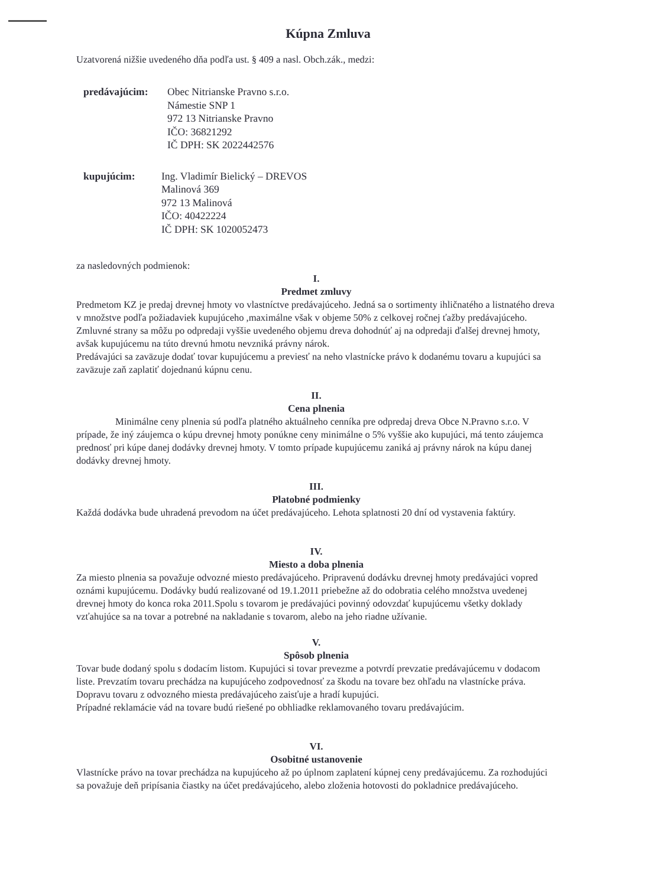Kúpna Zmluva
Uzatvorená nižšie uvedeného dňa podľa ust. § 409 a nasl. Obch.zák., medzi:
predávajúcim: Obec Nitrianske Pravno s.r.o.
Námestie SNP 1
972 13 Nitrianske Pravno
IČO: 36821292
IČ DPH: SK 2022442576
kupujúcim: Ing. Vladimír Bielický – DREVOS
Malinová 369
972 13 Malinová
IČO: 40422224
IČ DPH: SK 1020052473
za nasledovných podmienok:
I.
Predmet zmluvy
Predmetom KZ je predaj drevnej hmoty vo vlastníctve predávajúceho. Jedná sa o sortimenty ihličnatého a listnatého dreva v množstve podľa požiadaviek kupujúceho ,maximálne však v objeme 50% z celkovej ročnej ťažby predávajúceho. Zmluvné strany sa môžu po odpredaji vyššie uvedeného objemu dreva dohodnúť aj na odpredaji ďalšej drevnej hmoty, avšak kupujúcemu na túto drevnú hmotu nevzniká právny nárok.
Predávajúci sa zaväzuje dodať tovar kupujúcemu a previesť na neho vlastnícke právo k dodanému tovaru a kupujúci sa zaväzuje zaň zaplatiť dojednanú kúpnu cenu.
II.
Cena plnenia
Minimálne ceny plnenia sú podľa platného aktuálneho cenníka pre odpredaj dreva Obce N.Pravno s.r.o. V prípade, že iný záujemca o kúpu drevnej hmoty ponúkne ceny minimálne o 5% vyššie ako kupujúci, má tento záujemca prednosť pri kúpe danej dodávky drevnej hmoty. V tomto prípade kupujúcemu zaniká aj právny nárok na kúpu danej dodávky drevnej hmoty.
III.
Platobné podmienky
Každá dodávka bude uhradená prevodom na účet predávajúceho. Lehota splatnosti 20 dní od vystavenia faktúry.
IV.
Miesto a doba plnenia
Za miesto plnenia sa považuje odvozné miesto predávajúceho. Pripravenú dodávku drevnej hmoty predávajúci vopred oznámi kupujúcemu. Dodávky budú realizované od 19.1.2011 priebežne až do odobratia celého množstva uvedenej drevnej hmoty do konca roka 2011.Spolu s tovarom je predávajúci povinný odovzdať kupujúcemu všetky doklady vzťahujúce sa na tovar a potrebné na nakladanie s tovarom, alebo na jeho riadne užívanie.
V.
Spôsob plnenia
Tovar bude dodaný spolu s dodacím listom. Kupujúci si tovar prevezme a potvrdí prevzatie predávajúcemu v dodacom liste. Prevzatím tovaru prechádza na kupujúceho zodpovednosť za škodu na tovare bez ohľadu na vlastnícke práva.
Dopravu tovaru z odvozného miesta predávajúceho zaisťuje a hradí kupujúci.
Prípadné reklamácie vád na tovare budú riešené po obhliadke reklamovaného tovaru predávajúcim.
VI.
Osobitné ustanovenie
Vlastnícke právo na tovar prechádza na kupujúceho až po úplnom zaplatení kúpnej ceny predávajúcemu. Za rozhodujúci sa považuje deň pripísania čiastky na účet predávajúceho, alebo zloženia hotovosti do pokladnice predávajúceho.